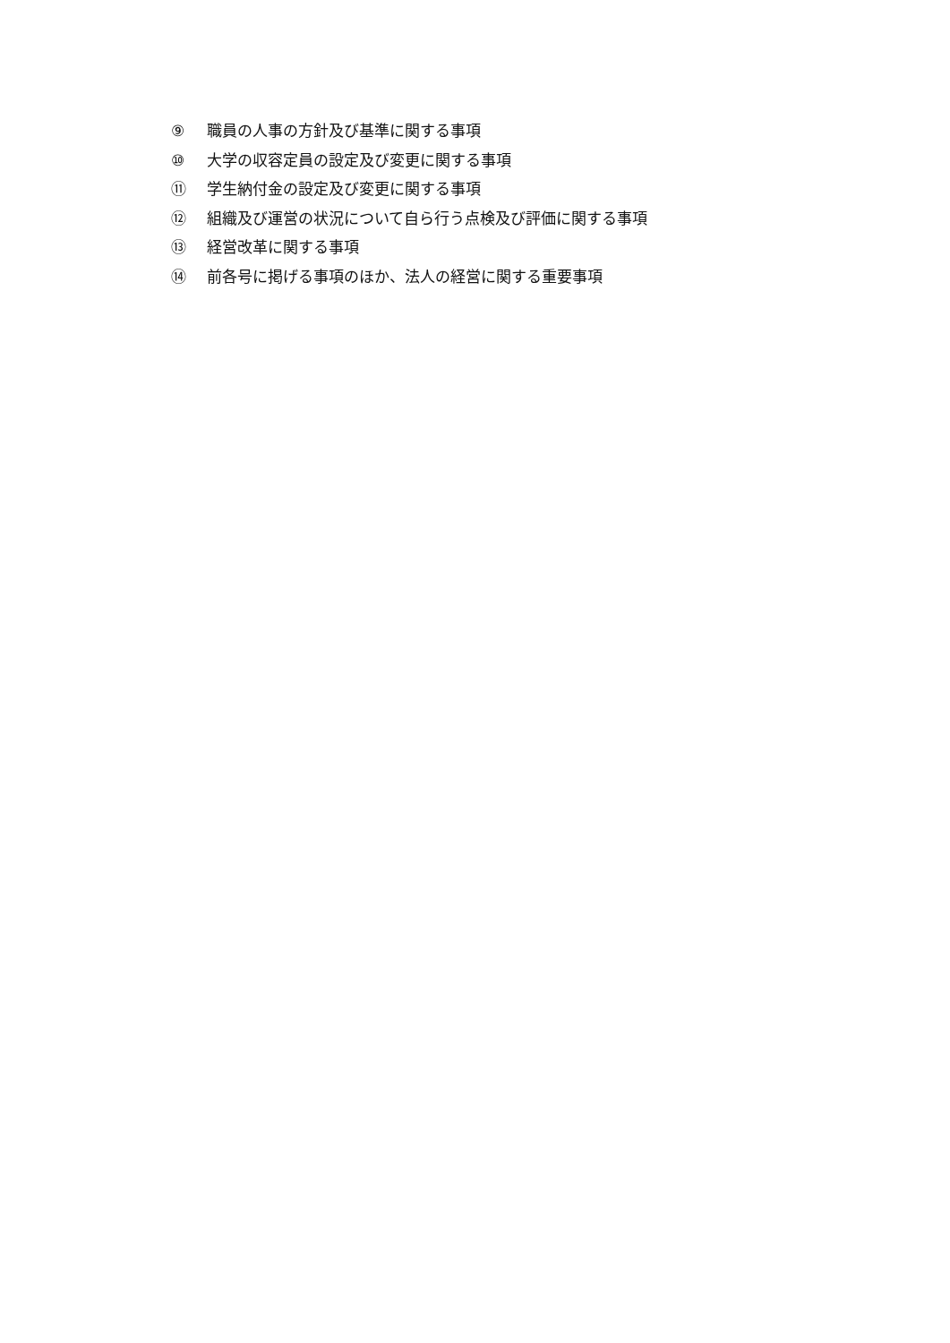⑨ 職員の人事の方針及び基準に関する事項
⑩ 大学の収容定員の設定及び変更に関する事項
⑪ 学生納付金の設定及び変更に関する事項
⑫ 組織及び運営の状況について自ら行う点検及び評価に関する事項
⑬ 経営改革に関する事項
⑭ 前各号に掲げる事項のほか、法人の経営に関する重要事項